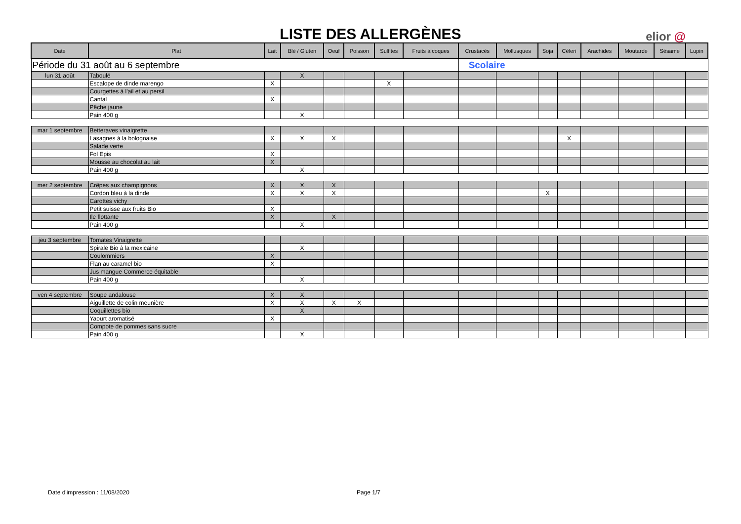LISTE DES ALLERGÈNES elior @
| Date | Plat | Lait | Blé / Gluten | Oeuf | Poisson | Sulfites | Fruits à coques | Crustacés | Mollusques | Soja | Céleri | Arachides | Moutarde | Sésame | Lupin |
| --- | --- | --- | --- | --- | --- | --- | --- | --- | --- | --- | --- | --- | --- | --- | --- |
| Période du 31 août au 6 septembre | | | | | | | | Scolaire | | | | | | | |
| lun 31 août | Taboulé | | X | | | | | | | | | | | | |
| | Escalope de dinde marengo | X | | | | X | | | | | | | | | |
| | Courgettes à l'ail et au persil | | | | | | | | | | | | | | |
| | Cantal | X | | | | | | | | | | | | | |
| | Pêche jaune | | | | | | | | | | | | | | |
| | Pain 400 g | | X | | | | | | | | | | | | |
| mar 1 septembre | Betteraves vinaigrette | | | | | | | | | | | | | | |
| | Lasagnes à la bolognaise | X | X | X | | | | | | | X | | | | |
| | Salade verte | | | | | | | | | | | | | | |
| | Fol Epis | X | | | | | | | | | | | | | |
| | Mousse au chocolat au lait | X | | | | | | | | | | | | | |
| | Pain 400 g | | X | | | | | | | | | | | | |
| mer 2 septembre | Crêpes aux champignons | X | X | X | | | | | | | | | | | |
| | Cordon bleu à la dinde | X | X | X | | | | | | X | | | | | |
| | Carottes vichy | | | | | | | | | | | | | | |
| | Petit suisse aux fruits Bio | X | | | | | | | | | | | | | |
| | Ile flottante | X | | X | | | | | | | | | | | |
| | Pain 400 g | | X | | | | | | | | | | | | |
| jeu 3 septembre | Tomates Vinaigrette | | | | | | | | | | | | | | |
| | Spirale Bio à la mexicaine | | X | | | | | | | | | | | | |
| | Coulommiers | X | | | | | | | | | | | | | |
| | Flan au caramel bio | X | | | | | | | | | | | | | |
| | Jus mangue Commerce équitable | | | | | | | | | | | | | | |
| | Pain 400 g | | X | | | | | | | | | | | | |
| ven 4 septembre | Soupe andalouse | X | X | | | | | | | | | | | | |
| | Aiguillette de colin meunière | X | X | X | X | | | | | | | | | | |
| | Coquillettes bio | | X | | | | | | | | | | | | |
| | Yaourt aromatisé | X | | | | | | | | | | | | | |
| | Compote de pommes sans sucre | | | | | | | | | | | | | | |
| | Pain 400 g | | X | | | | | | | | | | | | |
Date d'impression : 11/08/2020 Page 1/7